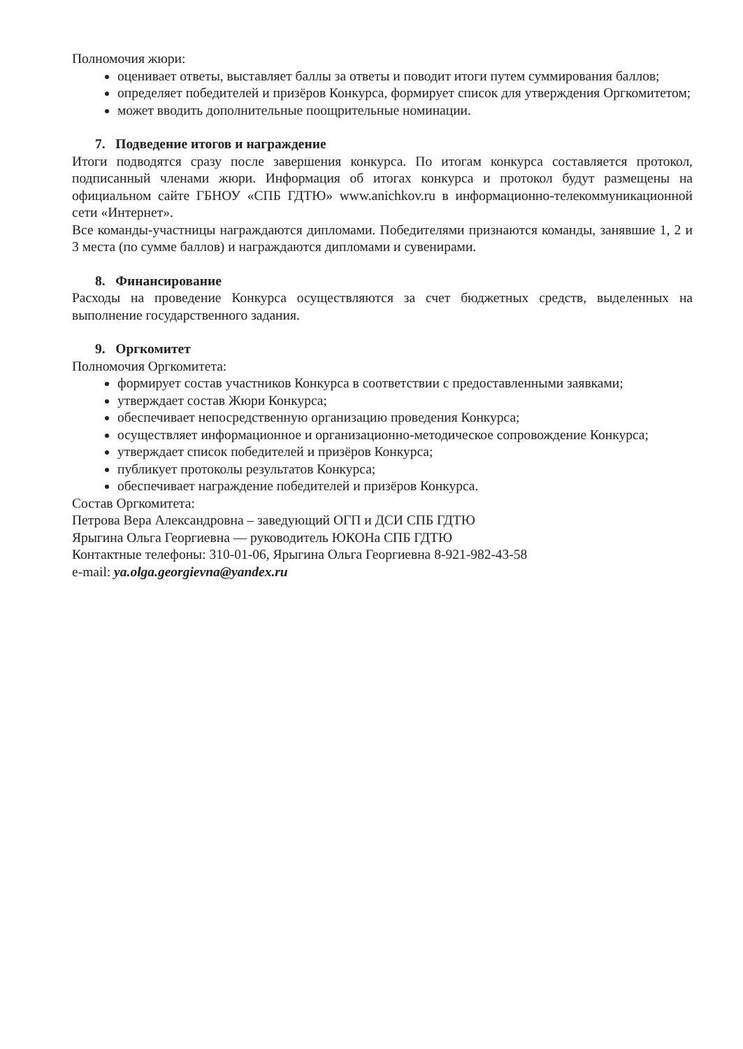Полномочия жюри:
оценивает ответы, выставляет баллы за ответы и поводит итоги путем суммирования баллов;
определяет победителей и призёров Конкурса, формирует список для утверждения Оргкомитетом;
может вводить дополнительные поощрительные номинации.
7. Подведение итогов и награждение
Итоги подводятся сразу после завершения конкурса. По итогам конкурса составляется протокол, подписанный членами жюри. Информация об итогах конкурса и протокол будут размещены на официальном сайте ГБНОУ «СПБ ГДТЮ» www.anichkov.ru в информационно-телекоммуникационной сети «Интернет».
Все команды-участницы награждаются дипломами. Победителями признаются команды, занявшие 1, 2 и 3 места (по сумме баллов) и награждаются дипломами и сувенирами.
8. Финансирование
Расходы на проведение Конкурса осуществляются за счет бюджетных средств, выделенных на выполнение государственного задания.
9. Оргкомитет
Полномочия Оргкомитета:
формирует состав участников Конкурса в соответствии с предоставленными заявками;
утверждает состав Жюри Конкурса;
обеспечивает непосредственную организацию проведения Конкурса;
осуществляет информационное и организационно-методическое сопровождение Конкурса;
утверждает список победителей и призёров Конкурса;
публикует протоколы результатов Конкурса;
обеспечивает награждение победителей и призёров Конкурса.
Состав Оргкомитета:
Петрова Вера Александровна – заведующий ОГП и ДСИ СПБ ГДТЮ
Ярыгина Ольга Георгиевна — руководитель ЮКОНа СПБ ГДТЮ
Контактные телефоны: 310-01-06, Ярыгина Ольга Георгиевна 8-921-982-43-58
e-mail: ya.olga.georgievna@yandex.ru